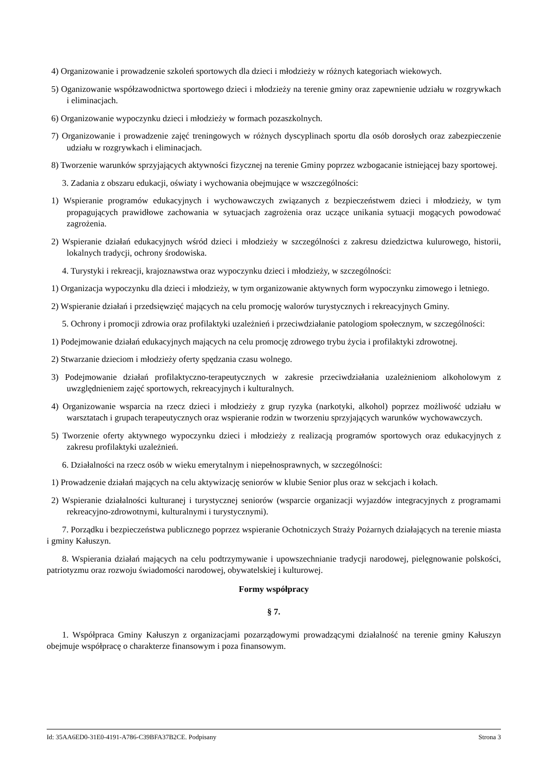4) Organizowanie i prowadzenie szkoleń sportowych dla dzieci i młodzieży w różnych kategoriach wiekowych.
5) Oganizowanie współzawodnictwa sportowego dzieci i młodzieży na terenie gminy oraz zapewnienie udziału w rozgrywkach i eliminacjach.
6) Organizowanie wypoczynku dzieci i młodzieży w formach pozaszkolnych.
7) Organizowanie i prowadzenie zajęć treningowych w różnych dyscyplinach sportu dla osób dorosłych oraz zabezpieczenie udziału w rozgrywkach i eliminacjach.
8) Tworzenie warunków sprzyjających aktywności fizycznej na terenie Gminy poprzez wzbogacanie istniejącej bazy sportowej.
3. Zadania z obszaru edukacji, oświaty i wychowania obejmujące w wszczególności:
1) Wspieranie programów edukacyjnych i wychowawczych związanych z bezpieczeństwem dzieci i młodzieży, w tym propagujących prawidłowe zachowania w sytuacjach zagrożenia oraz uczące unikania sytuacji mogących powodować zagrożenia.
2) Wspieranie działań edukacyjnych wśród dzieci i młodzieży w szczególności z zakresu dziedzictwa kulurowego, historii, lokalnych tradycji, ochrony środowiska.
4. Turystyki i rekreacji, krajoznawstwa oraz wypoczynku dzieci i młodzieży, w szczególności:
1) Organizacja wypoczynku dla dzieci i młodzieży, w tym organizowanie aktywnych form wypoczynku zimowego i letniego.
2) Wspieranie działań i przedsięwzięć mających na celu promocję walorów turystycznych i rekreacyjnych Gminy.
5. Ochrony i promocji zdrowia oraz profilaktyki uzależnień i przeciwdziałanie patologiom społecznym, w szczególności:
1) Podejmowanie działań edukacyjnych mających na celu promocję zdrowego trybu życia i profilaktyki zdrowotnej.
2) Stwarzanie dzieciom i młodzieży oferty spędzania czasu wolnego.
3) Podejmowanie działań profilaktyczno-terapeutycznych w zakresie przeciwdziałania uzależnieniom alkoholowym z uwzględnieniem zajęć sportowych, rekreacyjnych i kulturalnych.
4) Organizowanie wsparcia na rzecz dzieci i młodzieży z grup ryzyka (narkotyki, alkohol) poprzez możliwość udziału w warsztatach i grupach terapeutycznych oraz wspieranie rodzin w tworzeniu sprzyjających warunków wychowawczych.
5) Tworzenie oferty aktywnego wypoczynku dzieci i młodzieży z realizacją programów sportowych oraz edukacyjnych z zakresu profilaktyki uzależnień.
6. Działalności na rzecz osób w wieku emerytalnym i niepełnosprawnych, w szczególności:
1) Prowadzenie działań mających na celu aktywizację seniorów w klubie Senior plus oraz w sekcjach i kołach.
2) Wspieranie działalności kulturanej i turystycznej seniorów (wsparcie organizacji wyjazdów integracyjnych z programami rekreacyjno-zdrowotnymi, kulturalnymi i turystycznymi).
7. Porządku i bezpieczeństwa publicznego poprzez wspieranie Ochotniczych Straży Pożarnych działających na terenie miasta i gminy Kałuszyn.
8. Wspierania działań mających na celu podtrzymywanie i upowszechnianie tradycji narodowej, pielęgnowanie polskości, patriotyzmu oraz rozwoju świadomości narodowej, obywatelskiej i kulturowej.
Formy współpracy
§ 7.
1. Współpraca Gminy Kałuszyn z organizacjami pozarządowymi prowadzącymi działalność na terenie gminy Kałuszyn obejmuje współpracę o charakterze finansowym i poza finansowym.
Id: 35AA6ED0-31E0-4191-A786-C39BFA37B2CE. Podpisany Strona 3